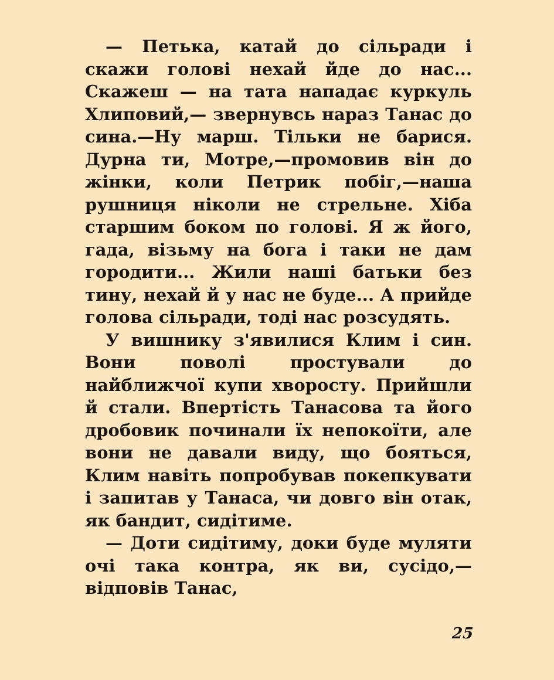— Петька, катай до сільради і скажи голові нехай йде до нас... Скажеш — на тата нападає куркуль Хлиповий,— звернувсь нараз Танас до сина.—Ну марш. Тільки не барися. Дурна ти, Мотре,—промовив він до жінки, коли Петрик побіг,—наша рушниця ніколи не стрельне. Хіба старшим боком по голові. Я ж його, гада, візьму на бога і таки не дам городити... Жили наші батьки без тину, нехай й у нас не буде... А прийде голова сільради, тоді нас розсудять.
У вишнику з'явилися Клим і син. Вони поволі простували до найближчої купи хворосту. Прийшли й стали. Впертість Танасова та його дробовик починали їх непокоїти, але вони не давали виду, що бояться, Клим навіть попробував покепкувати і запитав у Танаса, чи довго він отак, як бандит, сидітиме.
— Доти сидітиму, доки буде муляти очі така контра, як ви, сусідо,—відповів Танас,
25